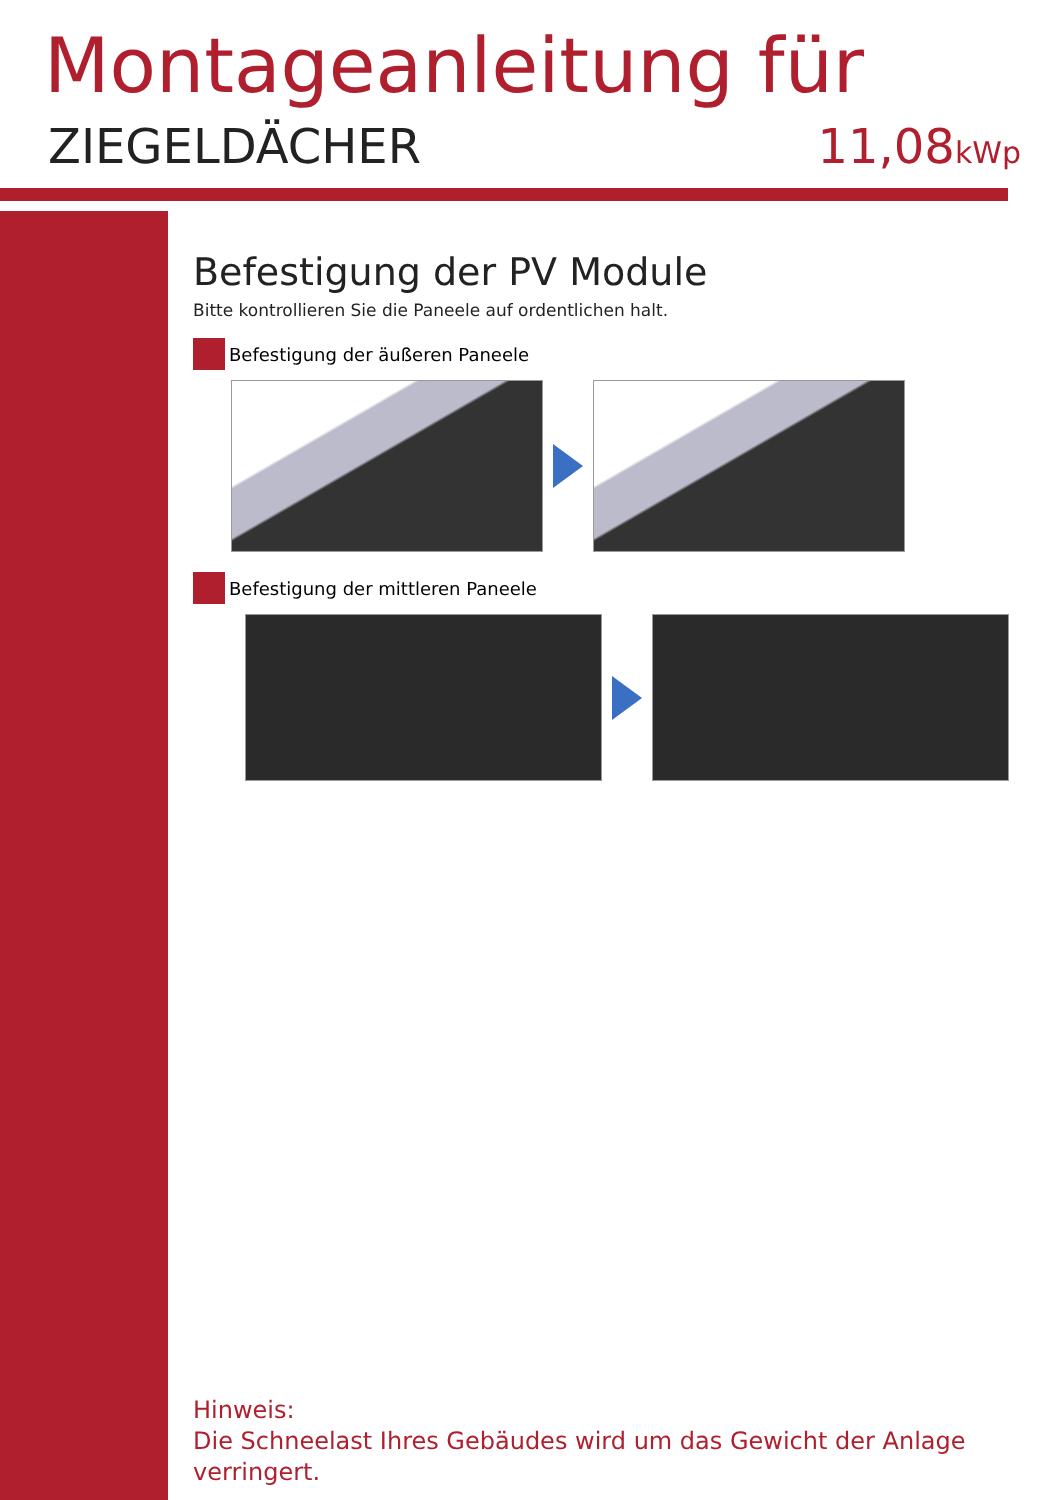Montageanleitung für
ZIEGELDÄCHER 11,08kWp
Befestigung der PV Module
Bitte kontrollieren Sie die Paneele auf ordentlichen halt.
Befestigung der äußeren Paneele
Befestigung der mittleren Paneele
Hinweis:
Die Schneelast Ihres Gebäudes wird um das Gewicht der Anlage verringert.